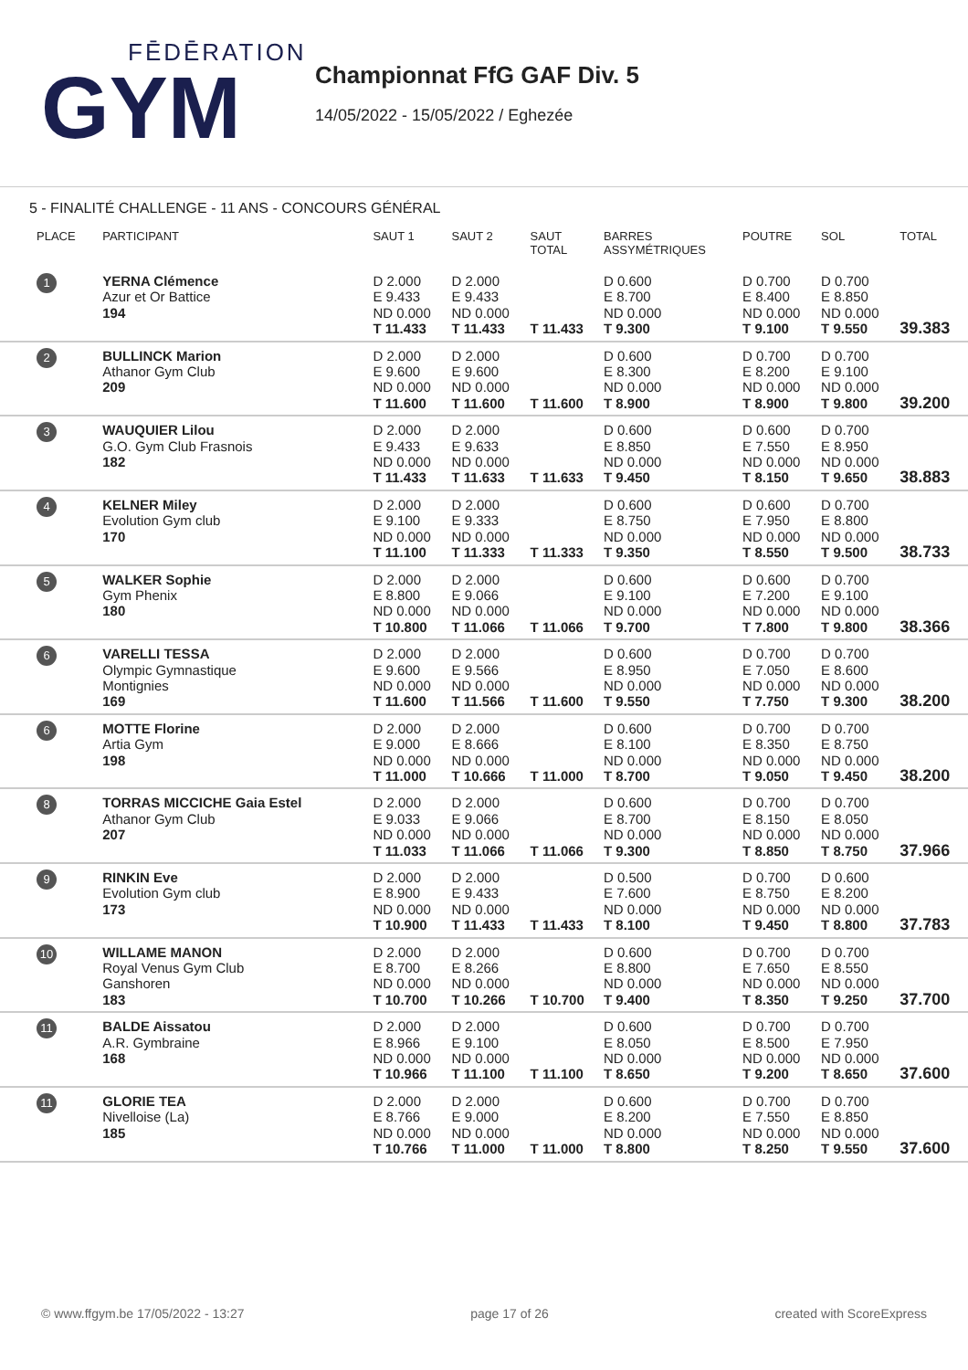FĒDĒRATION
GYM
Championnat FfG GAF Div. 5
14/05/2022 - 15/05/2022 / Eghezée
5 - FINALITÉ CHALLENGE - 11 ANS - CONCOURS GÉNÉRAL
| PLACE | PARTICIPANT | SAUT 1 | SAUT 2 | SAUT TOTAL | BARRES ASSYMÉTRIQUES | POUTRE | SOL | TOTAL |
| --- | --- | --- | --- | --- | --- | --- | --- | --- |
| 1 | YERNA Clémence Azur et Or Battice 194 | D 2.000 E 9.433 ND 0.000 T 11.433 | D 2.000 E 9.433 ND 0.000 T 11.433 | T 11.433 | D 0.600 E 8.700 ND 0.000 T 9.300 | D 0.700 E 8.400 ND 0.000 T 9.100 | D 0.700 E 8.850 ND 0.000 T 9.550 | 39.383 |
| 2 | BULLINCK Marion Athanor Gym Club 209 | D 2.000 E 9.600 ND 0.000 T 11.600 | D 2.000 E 9.600 ND 0.000 T 11.600 | T 11.600 | D 0.600 E 8.300 ND 0.000 T 8.900 | D 0.700 E 8.200 ND 0.000 T 8.900 | D 0.700 E 9.100 ND 0.000 T 9.800 | 39.200 |
| 3 | WAUQUIER Lilou G.O. Gym Club Frasnois 182 | D 2.000 E 9.433 ND 0.000 T 11.433 | D 2.000 E 9.633 ND 0.000 T 11.633 | T 11.633 | D 0.600 E 8.850 ND 0.000 T 9.450 | D 0.600 E 7.550 ND 0.000 T 8.150 | D 0.700 E 8.950 ND 0.000 T 9.650 | 38.883 |
| 4 | KELNER Miley Evolution Gym club 170 | D 2.000 E 9.100 ND 0.000 T 11.100 | D 2.000 E 9.333 ND 0.000 T 11.333 | T 11.333 | D 0.600 E 8.750 ND 0.000 T 9.350 | D 0.600 E 7.950 ND 0.000 T 8.550 | D 0.700 E 8.800 ND 0.000 T 9.500 | 38.733 |
| 5 | WALKER Sophie Gym Phenix 180 | D 2.000 E 8.800 ND 0.000 T 10.800 | D 2.000 E 9.066 ND 0.000 T 11.066 | T 11.066 | D 0.600 E 9.100 ND 0.000 T 9.700 | D 0.600 E 7.200 ND 0.000 T 7.800 | D 0.700 E 9.100 ND 0.000 T 9.800 | 38.366 |
| 6 | VARELLI TESSA Olympic Gymnastique Montignies 169 | D 2.000 E 9.600 ND 0.000 T 11.600 | D 2.000 E 9.566 ND 0.000 T 11.566 | T 11.600 | D 0.600 E 8.950 ND 0.000 T 9.550 | D 0.700 E 7.050 ND 0.000 T 7.750 | D 0.700 E 8.600 ND 0.000 T 9.300 | 38.200 |
| 6 | MOTTE Florine Artia Gym 198 | D 2.000 E 9.000 ND 0.000 T 11.000 | D 2.000 E 8.666 ND 0.000 T 10.666 | T 11.000 | D 0.600 E 8.100 ND 0.000 T 8.700 | D 0.700 E 8.350 ND 0.000 T 9.050 | D 0.700 E 8.750 ND 0.000 T 9.450 | 38.200 |
| 8 | TORRAS MICCICHE Gaia Estel Athanor Gym Club 207 | D 2.000 E 9.033 ND 0.000 T 11.033 | D 2.000 E 9.066 ND 0.000 T 11.066 | T 11.066 | D 0.600 E 8.700 ND 0.000 T 9.300 | D 0.700 E 8.150 ND 0.000 T 8.850 | D 0.700 E 8.050 ND 0.000 T 8.750 | 37.966 |
| 9 | RINKIN Eve Evolution Gym club 173 | D 2.000 E 8.900 ND 0.000 T 10.900 | D 2.000 E 9.433 ND 0.000 T 11.433 | T 11.433 | D 0.500 E 7.600 ND 0.000 T 8.100 | D 0.700 E 8.750 ND 0.000 T 9.450 | D 0.600 E 8.200 ND 0.000 T 8.800 | 37.783 |
| 10 | WILLAME MANON Royal Venus Gym Club Ganshoren 183 | D 2.000 E 8.700 ND 0.000 T 10.700 | D 2.000 E 8.266 ND 0.000 T 10.266 | T 10.700 | D 0.600 E 8.800 ND 0.000 T 9.400 | D 0.700 E 7.650 ND 0.000 T 8.350 | D 0.700 E 8.550 ND 0.000 T 9.250 | 37.700 |
| 11 | BALDE Aissatou A.R. Gymbraine 168 | D 2.000 E 8.966 ND 0.000 T 10.966 | D 2.000 E 9.100 ND 0.000 T 11.100 | T 11.100 | D 0.600 E 8.050 ND 0.000 T 8.650 | D 0.700 E 8.500 ND 0.000 T 9.200 | D 0.700 E 7.950 ND 0.000 T 8.650 | 37.600 |
| 11 | GLORIE TEA Nivelloise (La) 185 | D 2.000 E 8.766 ND 0.000 T 10.766 | D 2.000 E 9.000 ND 0.000 T 11.000 | T 11.000 | D 0.600 E 8.200 ND 0.000 T 8.800 | D 0.700 E 7.550 ND 0.000 T 8.250 | D 0.700 E 8.850 ND 0.000 T 9.550 | 37.600 |
© www.ffgym.be 17/05/2022 - 13:27 page 17 of 26 created with ScoreExpress